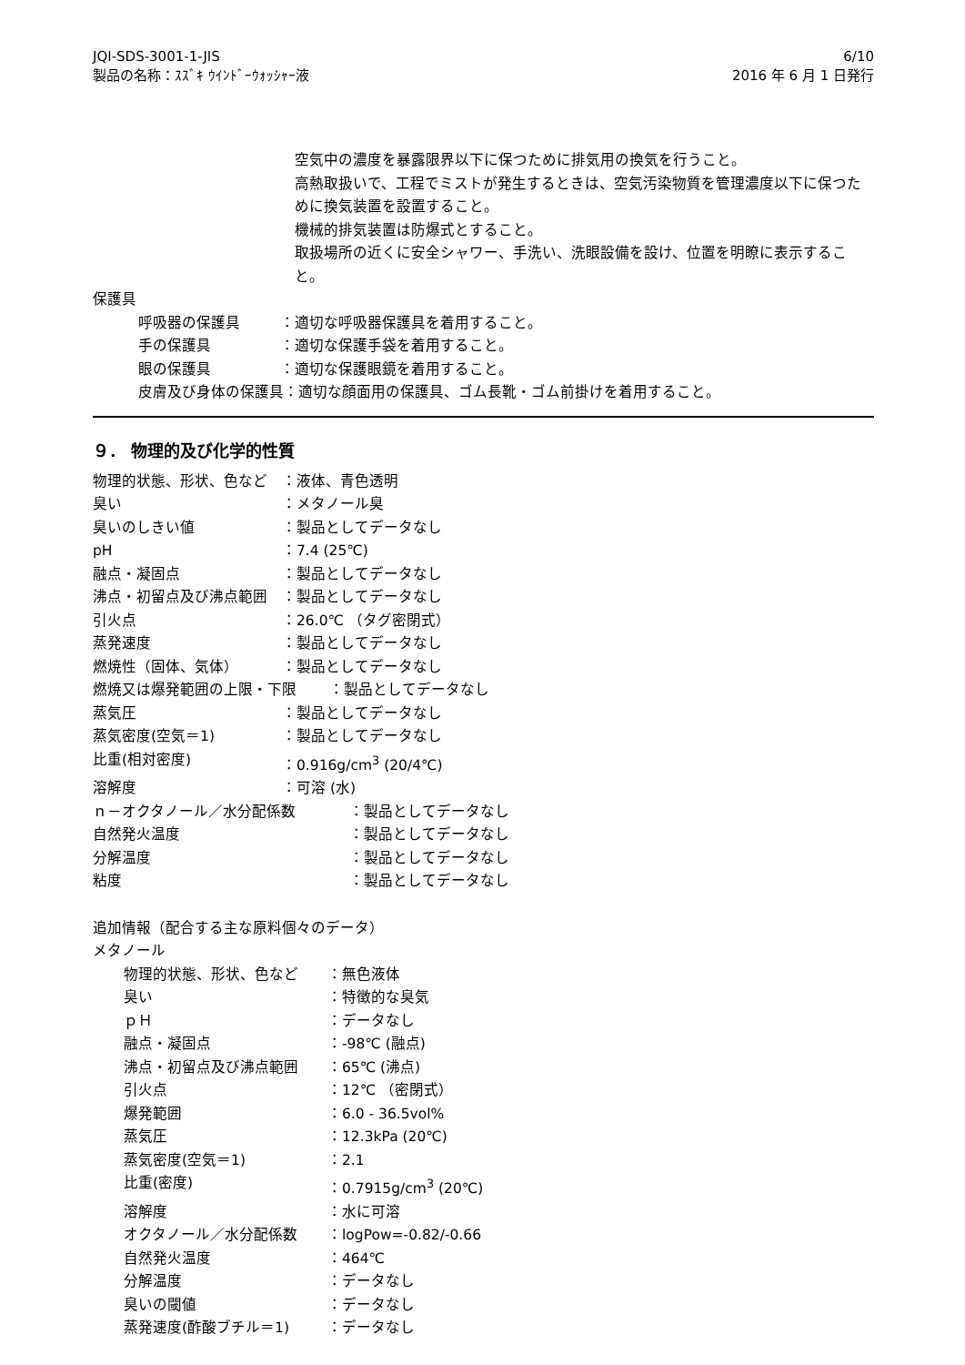JQI-SDS-3001-1-JIS
製品の名称：ｽｽﾞｷ ｳｲﾝﾄﾞｰｳｫｯｼｬｰ液
6/10
2016 年 6 月 1 日発行
空気中の濃度を暴露限界以下に保つために排気用の換気を行うこと。
高熱取扱いで、工程でミストが発生するときは、空気汚染物質を管理濃度以下に保つために換気装置を設置すること。
機械的排気装置は防爆式とすること。
取扱場所の近くに安全シャワー、手洗い、洗眼設備を設け、位置を明瞭に表示すること。
保護具
呼吸器の保護具 ：適切な呼吸器保護具を着用すること。
手の保護具 ：適切な保護手袋を着用すること。
眼の保護具 ：適切な保護眼鏡を着用すること。
皮膚及び身体の保護具 ：適切な顔面用の保護具、ゴム長靴・ゴム前掛けを着用すること。
９． 物理的及び化学的性質
物理的状態、形状、色など ：液体、青色透明
臭い ：メタノール臭
臭いのしきい値 ：製品としてデータなし
pH ：7.4 (25℃)
融点・凝固点 ：製品としてデータなし
沸点・初留点及び沸点範囲 ：製品としてデータなし
引火点 ：26.0℃ （タグ密閉式）
蒸発速度 ：製品としてデータなし
燃焼性（固体、気体） ：製品としてデータなし
燃焼又は爆発範囲の上限・下限 ：製品としてデータなし
蒸気圧 ：製品としてデータなし
蒸気密度(空気＝1) ：製品としてデータなし
比重(相対密度) ：0.916g/cm<sup>3</sup> (20/4℃)
溶解度 ：可溶 (水)
ｎ－オクタノール／水分配係数 ：製品としてデータなし
自然発火温度 ：製品としてデータなし
分解温度 ：製品としてデータなし
粘度 ：製品としてデータなし
追加情報（配合する主な原料個々のデータ）
メタノール
物理的状態、形状、色など ：無色液体
臭い ：特徴的な臭気
ｐＨ ：データなし
融点・凝固点 ：-98℃ (融点)
沸点・初留点及び沸点範囲 ：65℃ (沸点)
引火点 ：12℃ （密閉式）
爆発範囲 ：6.0 - 36.5vol%
蒸気圧 ：12.3kPa (20℃)
蒸気密度(空気＝1) ：2.1
比重(密度) ：0.7915g/cm<sup>3</sup> (20℃)
溶解度 ：水に可溶
オクタノール／水分配係数 ：logPow=-0.82/-0.66
自然発火温度 ：464℃
分解温度 ：データなし
臭いの閾値 ：データなし
蒸発速度(酢酸ブチル＝1) ：データなし